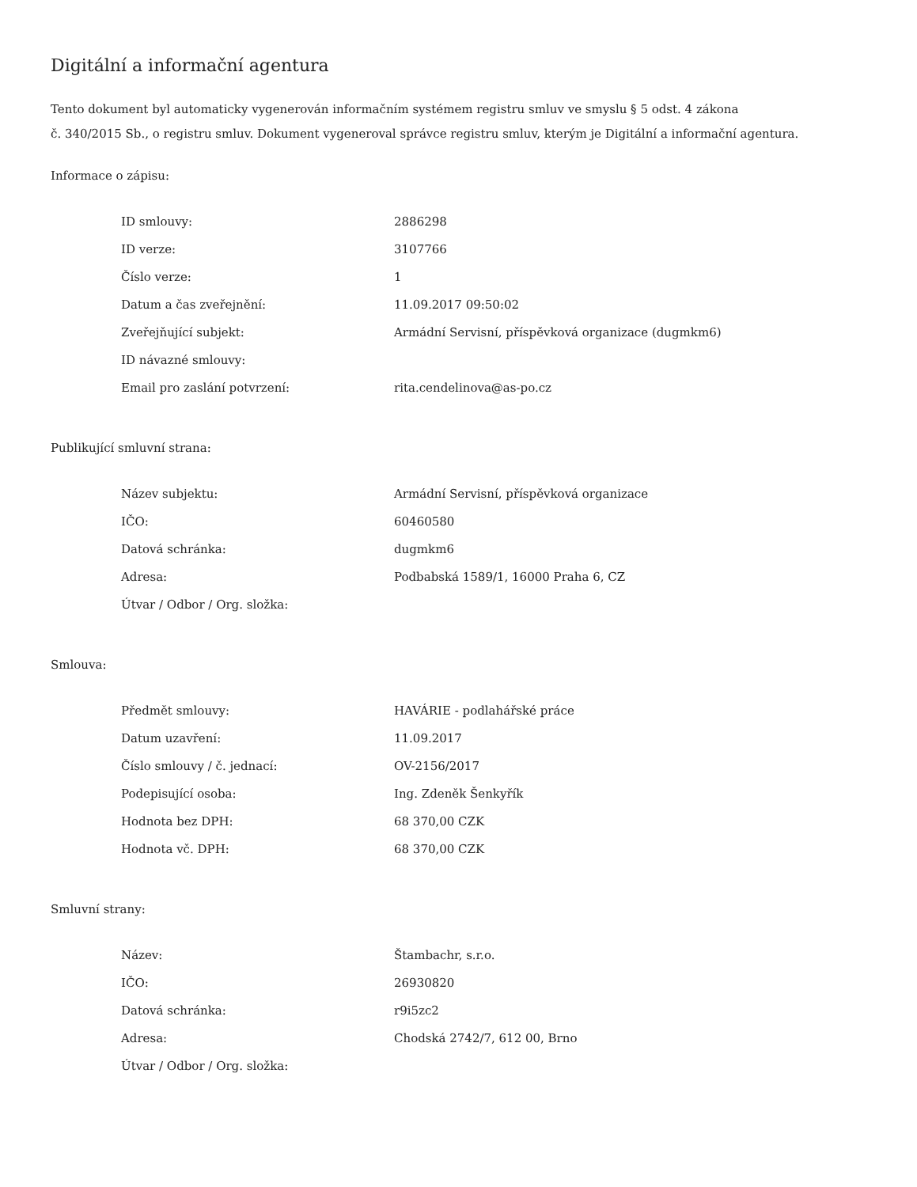Digitální a informační agentura
Tento dokument byl automaticky vygenerován informačním systémem registru smluv ve smyslu § 5 odst. 4 zákona
č. 340/2015 Sb., o registru smluv. Dokument vygeneroval správce registru smluv, kterým je Digitální a informační agentura.
Informace o zápisu:
| ID smlouvy: | 2886298 |
| ID verze: | 3107766 |
| Číslo verze: | 1 |
| Datum a čas zveřejnění: | 11.09.2017 09:50:02 |
| Zveřejňující subjekt: | Armádní Servisní, příspěvková organizace (dugmkm6) |
| ID návazné smlouvy: | |
| Email pro zaslání potvrzení: | rita.cendelinova@as-po.cz |
Publikující smluvní strana:
| Název subjektu: | Armádní Servisní, příspěvková organizace |
| IČO: | 60460580 |
| Datová schránka: | dugmkm6 |
| Adresa: | Podbabská 1589/1, 16000 Praha 6, CZ |
| Útvar / Odbor / Org. složka: | |
Smlouva:
| Předmět smlouvy: | HAVÁRIE - podlahářské práce |
| Datum uzavření: | 11.09.2017 |
| Číslo smlouvy / č. jednací: | OV-2156/2017 |
| Podepisující osoba: | Ing. Zdeněk Šenkyřík |
| Hodnota bez DPH: | 68 370,00 CZK |
| Hodnota vč. DPH: | 68 370,00 CZK |
Smluvní strany:
| Název: | Štambachr, s.r.o. |
| IČO: | 26930820 |
| Datová schránka: | r9i5zc2 |
| Adresa: | Chodská 2742/7, 612 00, Brno |
| Útvar / Odbor / Org. složka: | |